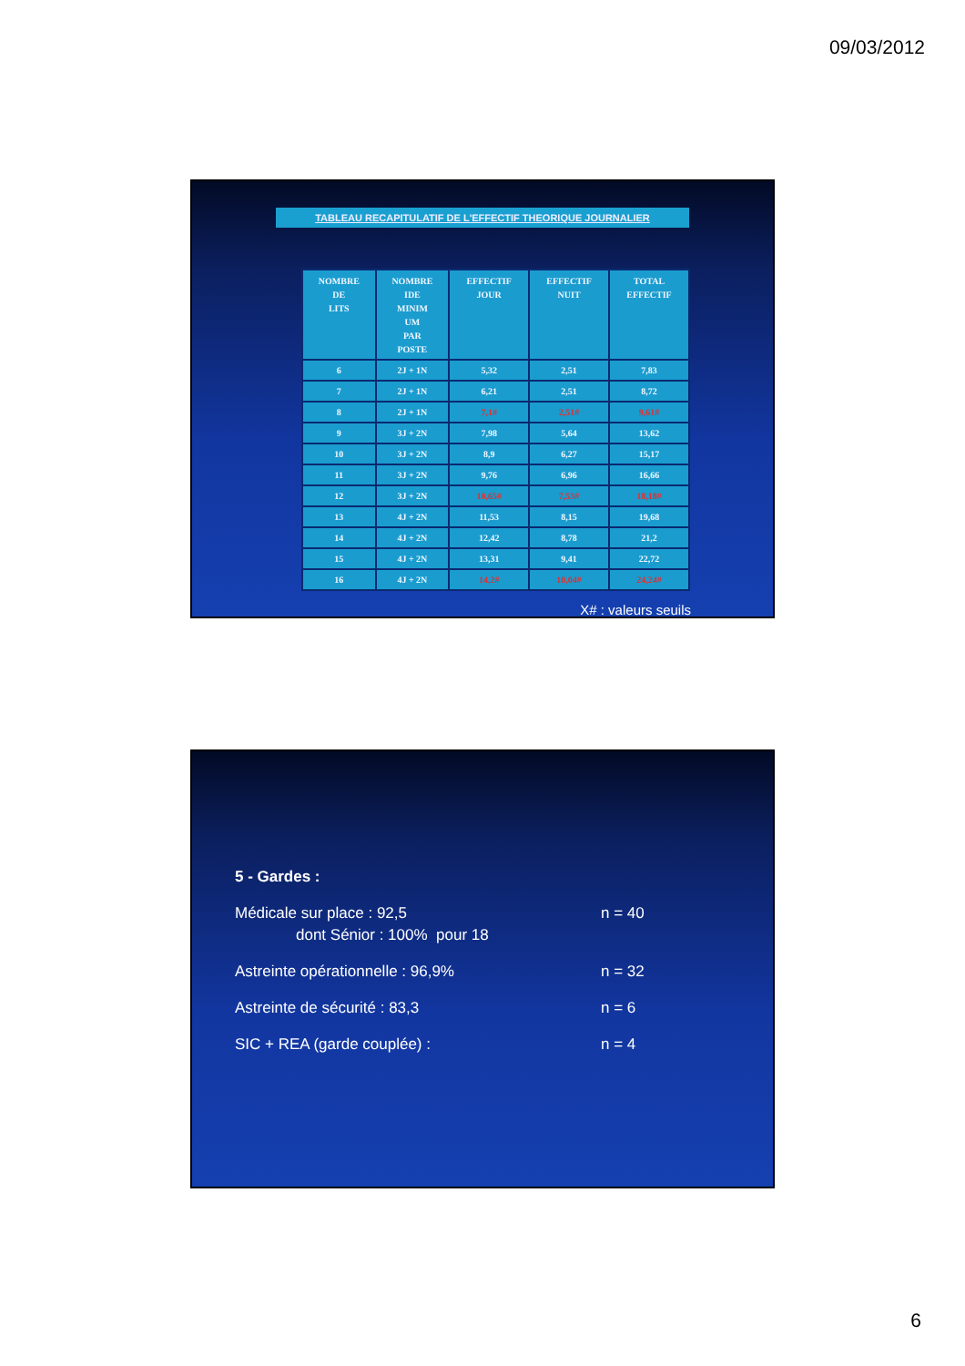09/03/2012
TABLEAU RECAPITULATIF DE L'EFFECTIF THEORIQUE JOURNALIER
| NOMBRE DE LITS | NOMBRE IDE MINIM UM PAR POSTE | EFFECTIF JOUR | EFFECTIF NUIT | TOTAL EFFECTIF |
| --- | --- | --- | --- | --- |
| 6 | 2J + 1N | 5,32 | 2,51 | 7,83 |
| 7 | 2J + 1N | 6,21 | 2,51 | 8,72 |
| 8 | 2J + 1N | 7,1# | 2,51# | 9,61# |
| 9 | 3J + 2N | 7,98 | 5,64 | 13,62 |
| 10 | 3J + 2N | 8,9 | 6,27 | 15,17 |
| 11 | 3J + 2N | 9,76 | 6,96 | 16,66 |
| 12 | 3J + 2N | 10,65# | 7,53# | 18,18# |
| 13 | 4J + 2N | 11,53 | 8,15 | 19,68 |
| 14 | 4J + 2N | 12,42 | 8,78 | 21,2 |
| 15 | 4J + 2N | 13,31 | 9,41 | 22,72 |
| 16 | 4J + 2N | 14,2# | 10,04# | 24,24# |
X# : valeurs seuils
5 - Gardes :
Médicale sur place : 92,5 n = 40
dont Sénior : 100% pour 18
Astreinte opérationnelle : 96,9% n = 32
Astreinte de sécurité : 83,3 n = 6
SIC + REA (garde couplée) : n = 4
6